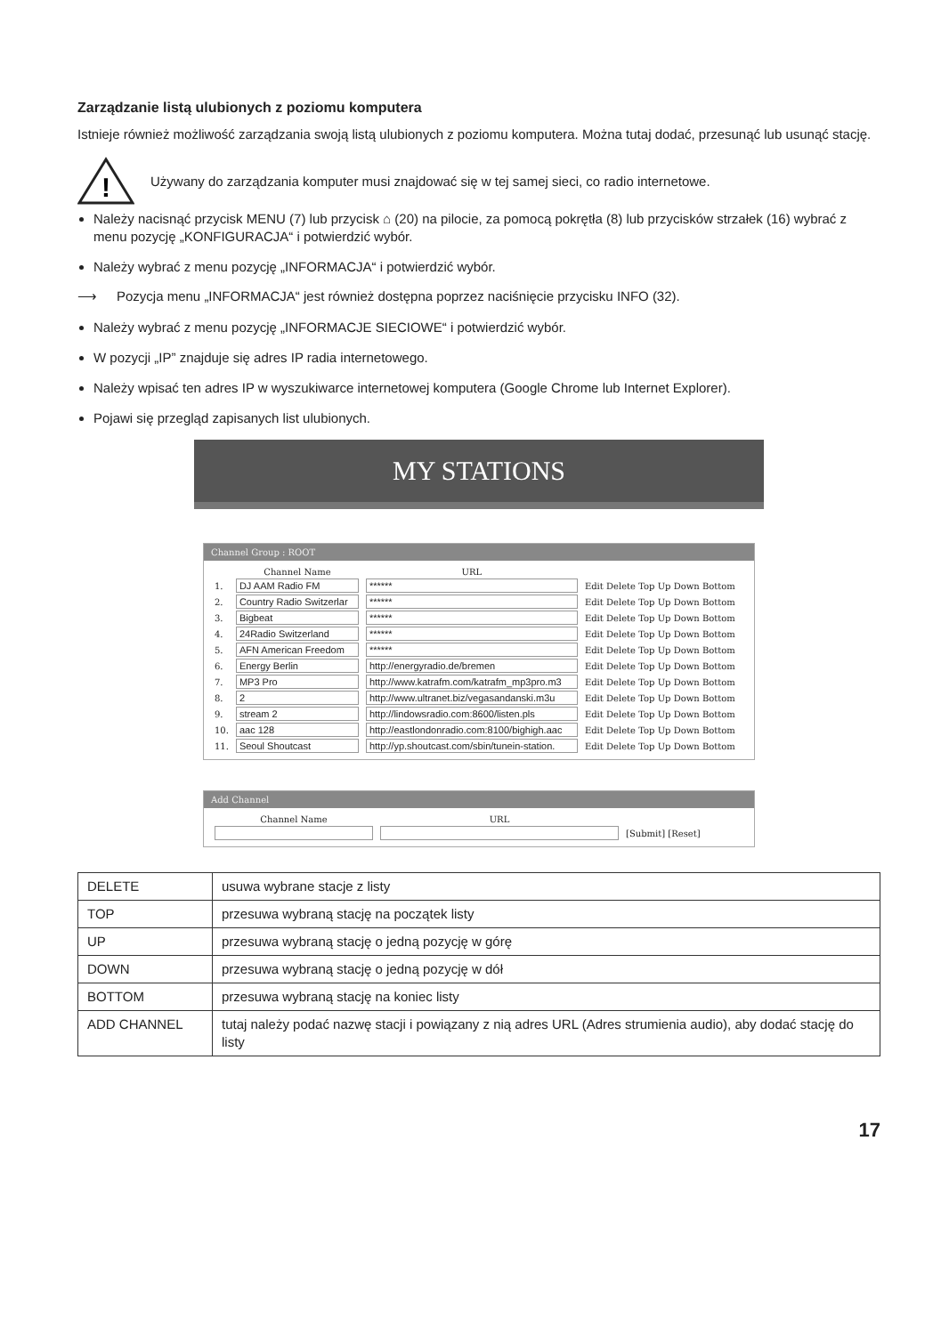Zarządzanie listą ulubionych z poziomu komputera
Istnieje również możliwość zarządzania swoją listą ulubionych z poziomu komputera. Można tutaj dodać, przesunąć lub usunąć stację.
!
Używany do zarządzania komputer musi znajdować się w tej samej sieci, co radio internetowe.
Należy nacisnąć przycisk MENU (7) lub przycisk ⌂ (20) na pilocie, za pomocą pokrętła (8) lub przycisków strzałek (16) wybrać z menu pozycję „KONFIGURACJA“ i potwierdzić wybór.
Należy wybrać z menu pozycję „INFORMACJA“ i potwierdzić wybór.
⟶ Pozycja menu „INFORMACJA“ jest również dostępna poprzez naciśnięcie przycisku INFO (32).
Należy wybrać z menu pozycję „INFORMACJE SIECIOWE“ i potwierdzić wybór.
W pozycji „IP” znajduje się adres IP radia internetowego.
Należy wpisać ten adres IP w wyszukiwarce internetowej komputera (Google Chrome lub Internet Explorer).
Pojawi się przegląd zapisanych list ulubionych.
MY STATIONS
Channel Group : ROOT
| | Channel Name | URL | |
| 1. | DJ AAM Radio FM | ****** | Edit Delete Top Up Down Bottom |
| 2. | Country Radio Switzerlar | ****** | Edit Delete Top Up Down Bottom |
| 3. | Bigbeat | ****** | Edit Delete Top Up Down Bottom |
| 4. | 24Radio Switzerland | ****** | Edit Delete Top Up Down Bottom |
| 5. | AFN American Freedom | ****** | Edit Delete Top Up Down Bottom |
| 6. | Energy Berlin | http://energyradio.de/bremen | Edit Delete Top Up Down Bottom |
| 7. | MP3 Pro | http://www.katrafm.com/katrafm_mp3pro.m3 | Edit Delete Top Up Down Bottom |
| 8. | 2 | http://www.ultranet.biz/vegasandanski.m3u | Edit Delete Top Up Down Bottom |
| 9. | stream 2 | http://lindowsradio.com:8600/listen.pls | Edit Delete Top Up Down Bottom |
| 10. | aac 128 | http://eastlondonradio.com:8100/bighigh.aac | Edit Delete Top Up Down Bottom |
| 11. | Seoul Shoutcast | http://yp.shoutcast.com/sbin/tunein-station. | Edit Delete Top Up Down Bottom |
Add Channel
| Channel Name | URL | |
| | | [Submit] [Reset] |
| DELETE | usuwa wybrane stacje z listy |
| TOP | przesuwa wybraną stację na początek listy |
| UP | przesuwa wybraną stację o jedną pozycję w górę |
| DOWN | przesuwa wybraną stację o jedną pozycję w dół |
| BOTTOM | przesuwa wybraną stację na koniec listy |
| ADD CHANNEL | tutaj należy podać nazwę stacji i powiązany z nią adres URL (Adres strumienia audio), aby dodać stację do listy |
17